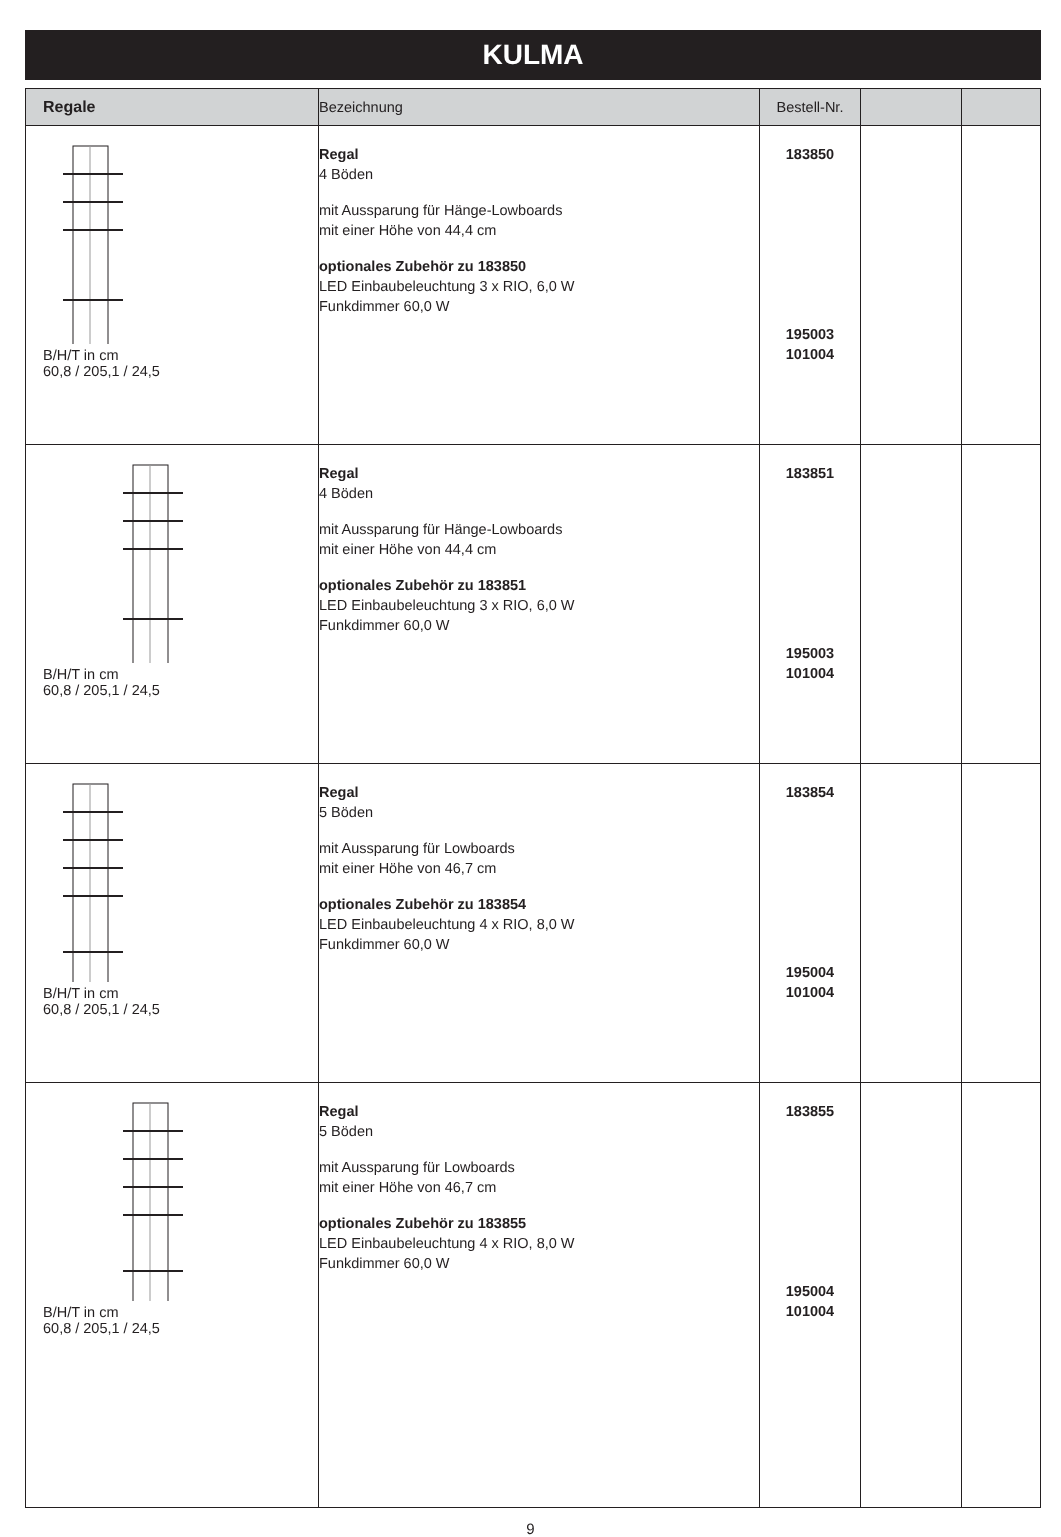KULMA
| Regale | Bezeichnung | Bestell-Nr. | | |
| --- | --- | --- | --- | --- |
| B/H/T in cm 60,8 / 205,1 / 24,5 | Regal 4 Böden mit Aussparung für Hänge-Lowboards mit einer Höhe von 44,4 cm optionales Zubehör zu 183850 LED Einbaubeleuchtung 3 x RIO, 6,0 W Funkdimmer 60,0 W | 183850 195003 101004 | | |
| B/H/T in cm 60,8 / 205,1 / 24,5 | Regal 4 Böden mit Aussparung für Hänge-Lowboards mit einer Höhe von 44,4 cm optionales Zubehör zu 183851 LED Einbaubeleuchtung 3 x RIO, 6,0 W Funkdimmer 60,0 W | 183851 195003 101004 | | |
| B/H/T in cm 60,8 / 205,1 / 24,5 | Regal 5 Böden mit Aussparung für Lowboards mit einer Höhe von 46,7 cm optionales Zubehör zu 183854 LED Einbaubeleuchtung 4 x RIO, 8,0 W Funkdimmer 60,0 W | 183854 195004 101004 | | |
| B/H/T in cm 60,8 / 205,1 / 24,5 | Regal 5 Böden mit Aussparung für Lowboards mit einer Höhe von 46,7 cm optionales Zubehör zu 183855 LED Einbaubeleuchtung 4 x RIO, 8,0 W Funkdimmer 60,0 W | 183855 195004 101004 | | |
9